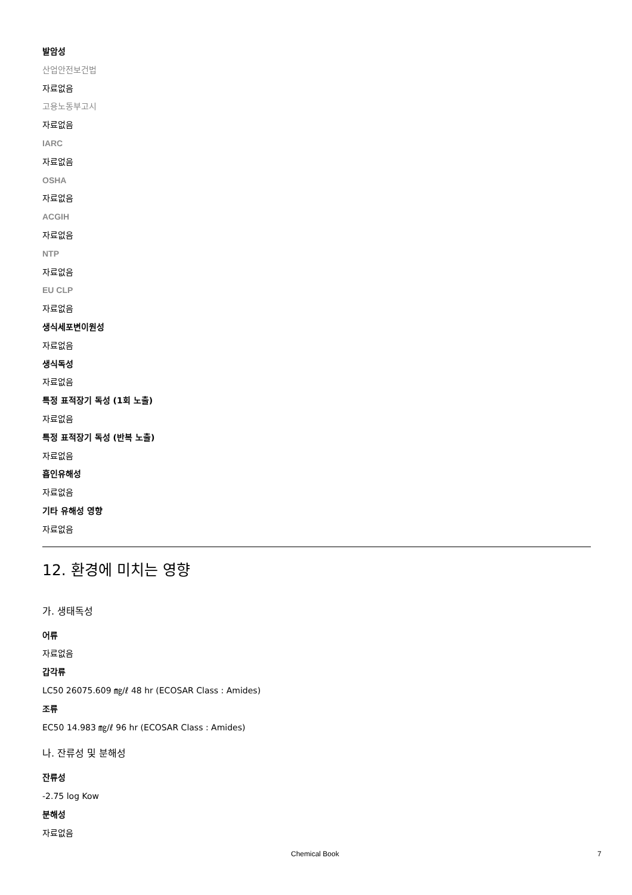발암성
산업안전보건법
자료없음
고용노동부고시
자료없음
IARC
자료없음
OSHA
자료없음
ACGIH
자료없음
NTP
자료없음
EU CLP
자료없음
생식세포변이원성
자료없음
생식독성
자료없음
특정 표적장기 독성 (1회 노출)
자료없음
특정 표적장기 독성 (반복 노출)
자료없음
흡인유해성
자료없음
기타 유해성 영향
자료없음
12. 환경에 미치는 영향
가. 생태독성
어류
자료없음
갑각류
LC50 26075.609 ㎎/ℓ 48 hr (ECOSAR Class : Amides)
조류
EC50 14.983 ㎎/ℓ 96 hr (ECOSAR Class : Amides)
나. 잔류성 및 분해성
잔류성
-2.75 log Kow
분해성
자료없음
Chemical Book 7